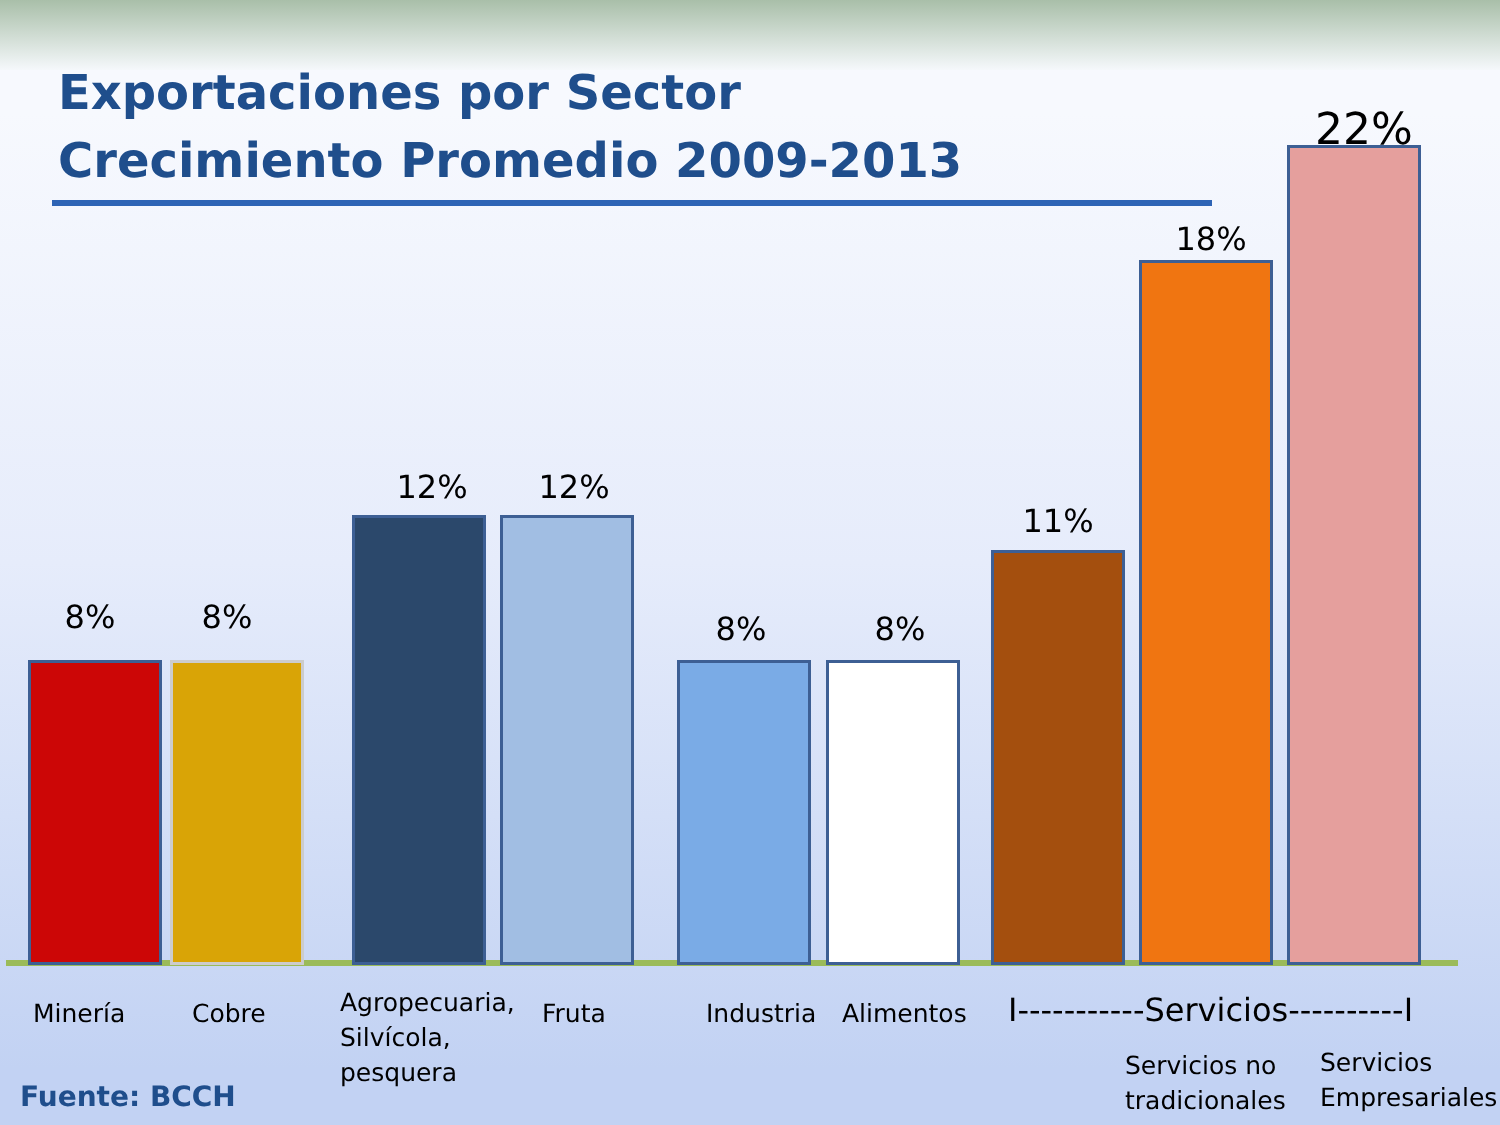Exportaciones por Sector
Crecimiento Promedio 2009-2013
8% 8%
12% 12%
8% 8%
11%
18%
22%
Minería Cobre
Agropecuaria,
Silvícola,
pesquera
Fruta Industria Alimentos
I-----------Servicios----------I
Servicios no
tradicionales
Servicios
Empresariales
Fuente: BCCH